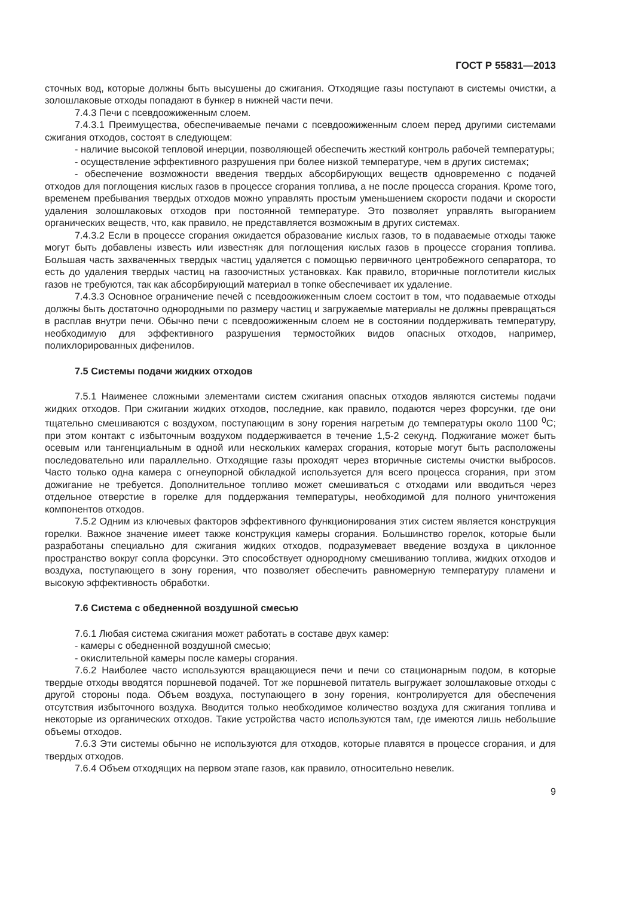ГОСТ Р 55831—2013
сточных вод, которые должны быть высушены до сжигания. Отходящие газы поступают в системы очистки, а золошлаковые отходы попадают в бункер в нижней части печи.
7.4.3 Печи с псевдоожиженным слоем.
7.4.3.1 Преимущества, обеспечиваемые печами с псевдоожиженным слоем перед другими системами сжигания отходов, состоят в следующем:
- наличие высокой тепловой инерции, позволяющей обеспечить жесткий контроль рабочей температуры;
- осуществление эффективного разрушения при более низкой температуре, чем в других системах;
- обеспечение возможности введения твердых абсорбирующих веществ одновременно с подачей отходов для поглощения кислых газов в процессе сгорания топлива, а не после процесса сгорания. Кроме того, временем пребывания твердых отходов можно управлять простым уменьшением скорости подачи и скорости удаления золошлаковых отходов при постоянной температуре. Это позволяет управлять выгоранием органических веществ, что, как правило, не представляется возможным в других системах.
7.4.3.2 Если в процессе сгорания ожидается образование кислых газов, то в подаваемые отходы также могут быть добавлены известь или известняк для поглощения кислых газов в процессе сгорания топлива. Большая часть захваченных твердых частиц удаляется с помощью первичного центробежного сепаратора, то есть до удаления твердых частиц на газоочистных установках. Как правило, вторичные поглотители кислых газов не требуются, так как абсорбирующий материал в топке обеспечивает их удаление.
7.4.3.3 Основное ограничение печей с псевдоожиженным слоем состоит в том, что подаваемые отходы должны быть достаточно однородными по размеру частиц и загружаемые материалы не должны превращаться в расплав внутри печи. Обычно печи с псевдоожиженным слоем не в состоянии поддерживать температуру, необходимую для эффективного разрушения термостойких видов опасных отходов, например, полихлорированных дифенилов.
7.5 Системы подачи жидких отходов
7.5.1 Наименее сложными элементами систем сжигания опасных отходов являются системы подачи жидких отходов. При сжигании жидких отходов, последние, как правило, подаются через форсунки, где они тщательно смешиваются с воздухом, поступающим в зону горения нагретым до температуры около 1100 <sup>0</sup>С; при этом контакт с избыточным воздухом поддерживается в течение 1,5-2 секунд. Поджигание может быть осевым или тангенциальным в одной или нескольких камерах сгорания, которые могут быть расположены последовательно или параллельно. Отходящие газы проходят через вторичные системы очистки выбросов. Часто только одна камера с огнеупорной обкладкой используется для всего процесса сгорания, при этом дожигание не требуется. Дополнительное топливо может смешиваться с отходами или вводиться через отдельное отверстие в горелке для поддержания температуры, необходимой для полного уничтожения компонентов отходов.
7.5.2 Одним из ключевых факторов эффективного функционирования этих систем является конструкция горелки. Важное значение имеет также конструкция камеры сгорания. Большинство горелок, которые были разработаны специально для сжигания жидких отходов, подразумевает введение воздуха в циклонное пространство вокруг сопла форсунки. Это способствует однородному смешиванию топлива, жидких отходов и воздуха, поступающего в зону горения, что позволяет обеспечить равномерную температуру пламени и высокую эффективность обработки.
7.6 Система с обедненной воздушной смесью
7.6.1 Любая система сжигания может работать в составе двух камер:
- камеры с обедненной воздушной смесью;
- окислительной камеры после камеры сгорания.
7.6.2 Наиболее часто используются вращающиеся печи и печи со стационарным подом, в которые твердые отходы вводятся поршневой подачей. Тот же поршневой питатель выгружает золошлаковые отходы с другой стороны пода. Объем воздуха, поступающего в зону горения, контролируется для обеспечения отсутствия избыточного воздуха. Вводится только необходимое количество воздуха для сжигания топлива и некоторые из органических отходов. Такие устройства часто используются там, где имеются лишь небольшие объемы отходов.
7.6.3 Эти системы обычно не используются для отходов, которые плавятся в процессе сгорания, и для твердых отходов.
7.6.4 Объем отходящих на первом этапе газов, как правило, относительно невелик.
9